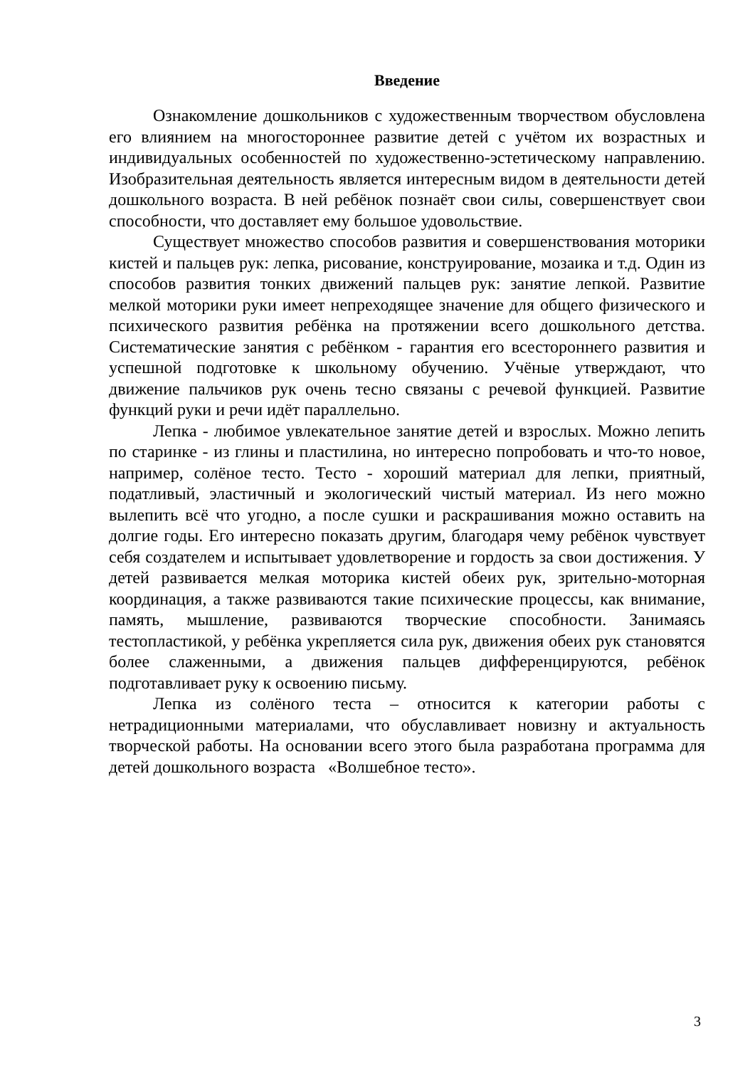Введение
Ознакомление дошкольников с художественным творчеством обусловлена его влиянием на многостороннее развитие детей с учётом их возрастных и индивидуальных особенностей по художественно-эстетическому направлению. Изобразительная деятельность является интересным видом в деятельности детей дошкольного возраста. В ней ребёнок познаёт свои силы, совершенствует свои способности, что доставляет ему большое удовольствие.
Существует множество способов развития и совершенствования моторики кистей и пальцев рук: лепка, рисование, конструирование, мозаика и т.д. Один из способов развития тонких движений пальцев рук: занятие лепкой. Развитие мелкой моторики руки имеет непреходящее значение для общего физического и психического развития ребёнка на протяжении всего дошкольного детства. Систематические занятия с ребёнком - гарантия его всестороннего развития и успешной подготовке к школьному обучению. Учёные утверждают, что движение пальчиков рук очень тесно связаны с речевой функцией. Развитие функций руки и речи идёт параллельно.
Лепка - любимое увлекательное занятие детей и взрослых. Можно лепить по старинке - из глины и пластилина, но интересно попробовать и что-то новое, например, солёное тесто. Тесто - хороший материал для лепки, приятный, податливый, эластичный и экологический чистый материал. Из него можно вылепить всё что угодно, а после сушки и раскрашивания можно оставить на долгие годы. Его интересно показать другим, благодаря чему ребёнок чувствует себя создателем и испытывает удовлетворение и гордость за свои достижения. У детей развивается мелкая моторика кистей обеих рук, зрительно-моторная координация, а также развиваются такие психические процессы, как внимание, память, мышление, развиваются творческие способности. Занимаясь тестопластикой, у ребёнка укрепляется сила рук, движения обеих рук становятся более слаженными, а движения пальцев дифференцируются, ребёнок подготавливает руку к освоению письму.
Лепка из солёного теста – относится к категории работы с нетрадиционными материалами, что обуславливает новизну и актуальность творческой работы. На основании всего этого была разработана программа для детей дошкольного возраста «Волшебное тесто».
3